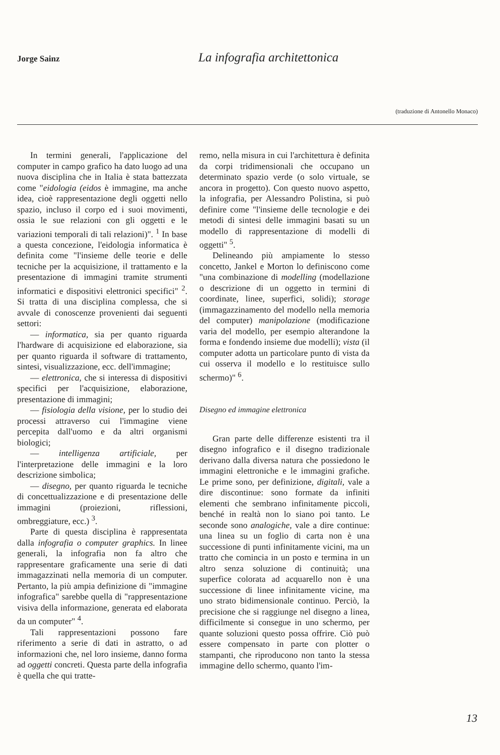Jorge Sainz
La infografia architettonica
(traduzione di Antonello Monaco)
In termini generali, l'applicazione del computer in campo grafico ha dato luogo ad una nuova disciplina che in Italia è stata battezzata come "eidologia (eidos è immagine, ma anche idea, cioè rappresentazione degli oggetti nello spazio, incluso il corpo ed i suoi movimenti, ossia le sue relazioni con gli oggetti e le variazioni temporali di tali relazioni)". <sup>1</sup> In base a questa concezione, l'eidologia informatica è definita come "l'insieme delle teorie e delle tecniche per la acquisizione, il trattamento e la presentazione di immagini tramite strumenti informatici e dispositivi elettronici specifici" <sup>2</sup>. Si tratta di una disciplina complessa, che si avvale di conoscenze provenienti dai seguenti settori:
— informatica, sia per quanto riguarda l'hardware di acquisizione ed elaborazione, sia per quanto riguarda il software di trattamento, sintesi, visualizzazione, ecc. dell'immagine;
— elettronica, che si interessa di dispositivi specifici per l'acquisizione, elaborazione, presentazione di immagini;
— fisiologia della visione, per lo studio dei processi attraverso cui l'immagine viene percepita dall'uomo e da altri organismi biologici;
— intelligenza artificiale, per l'interpretazione delle immagini e la loro descrizione simbolica;
— disegno, per quanto riguarda le tecniche di concettualizzazione e di presentazione delle immagini (proiezioni, riflessioni, ombreggiature, ecc.) <sup>3</sup>.
Parte di questa disciplina è rappresentata dalla infografia o computer graphics. In linee generali, la infografia non fa altro che rappresentare graficamente una serie di dati immagazzinati nella memoria di un computer. Pertanto, la più ampia definizione di "immagine infografica" sarebbe quella di "rappresentazione visiva della informazione, generata ed elaborata da un computer" <sup>4</sup>.
Tali rappresentazioni possono fare riferimento a serie di dati in astratto, o ad informazioni che, nel loro insieme, danno forma ad oggetti concreti. Questa parte della infografia è quella che qui tratte-
remo, nella misura in cui l'architettura è definita da corpi tridimensionali che occupano un determinato spazio verde (o solo virtuale, se ancora in progetto). Con questo nuovo aspetto, la infografia, per Alessandro Polistina, si può definire come "l'insieme delle tecnologie e dei metodi di sintesi delle immagini basati su un modello di rappresentazione di modelli di oggetti" <sup>5</sup>.
Delineando più ampiamente lo stesso concetto, Jankel e Morton lo definiscono come "una combinazione di modelling (modellazione o descrizione di un oggetto in termini di coordinate, linee, superfici, solidi); storage (immagazzinamento del modello nella memoria del computer) manipolazione (modificazione varia del modello, per esempio alterandone la forma e fondendo insieme due modelli); vista (il computer adotta un particolare punto di vista da cui osserva il modello e lo restituisce sullo schermo)" <sup>6</sup>.
Disegno ed immagine elettronica
Gran parte delle differenze esistenti tra il disegno infografico e il disegno tradizionale derivano dalla diversa natura che possiedono le immagini elettroniche e le immagini grafiche. Le prime sono, per definizione, digitali, vale a dire discontinue: sono formate da infiniti elementi che sembrano infinitamente piccoli, benché in realtà non lo siano poi tanto. Le seconde sono analogiche, vale a dire continue: una linea su un foglio di carta non è una successione di punti infinitamente vicini, ma un tratto che comincia in un posto e termina in un altro senza soluzione di continuità; una superfice colorata ad acquarello non è una successione di linee infinitamente vicine, ma uno strato bidimensionale continuo. Perciò, la precisione che si raggiunge nel disegno a linea, difficilmente si consegue in uno schermo, per quante soluzioni questo possa offrire. Ciò può essere compensato in parte con plotter o stampanti, che riproducono non tanto la stessa immagine dello schermo, quanto l'im-
13